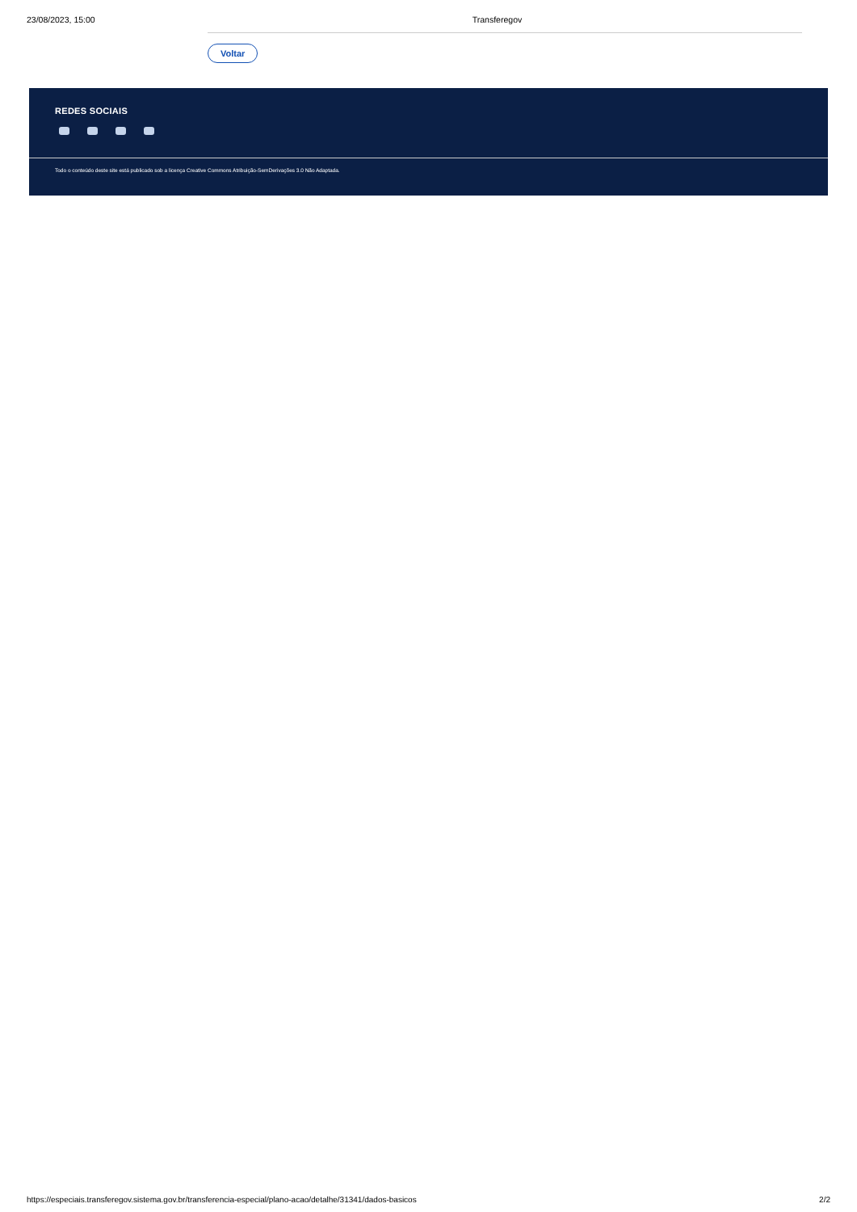23/08/2023, 15:00 Transferegov
Voltar
REDES SOCIAIS
Todo o conteúdo deste site está publicado sob a licença Creative Commons Atribuição-SemDerivações 3.0 Não Adaptada.
https://especiais.transferegov.sistema.gov.br/transferencia-especial/plano-acao/detalhe/31341/dados-basicos 2/2